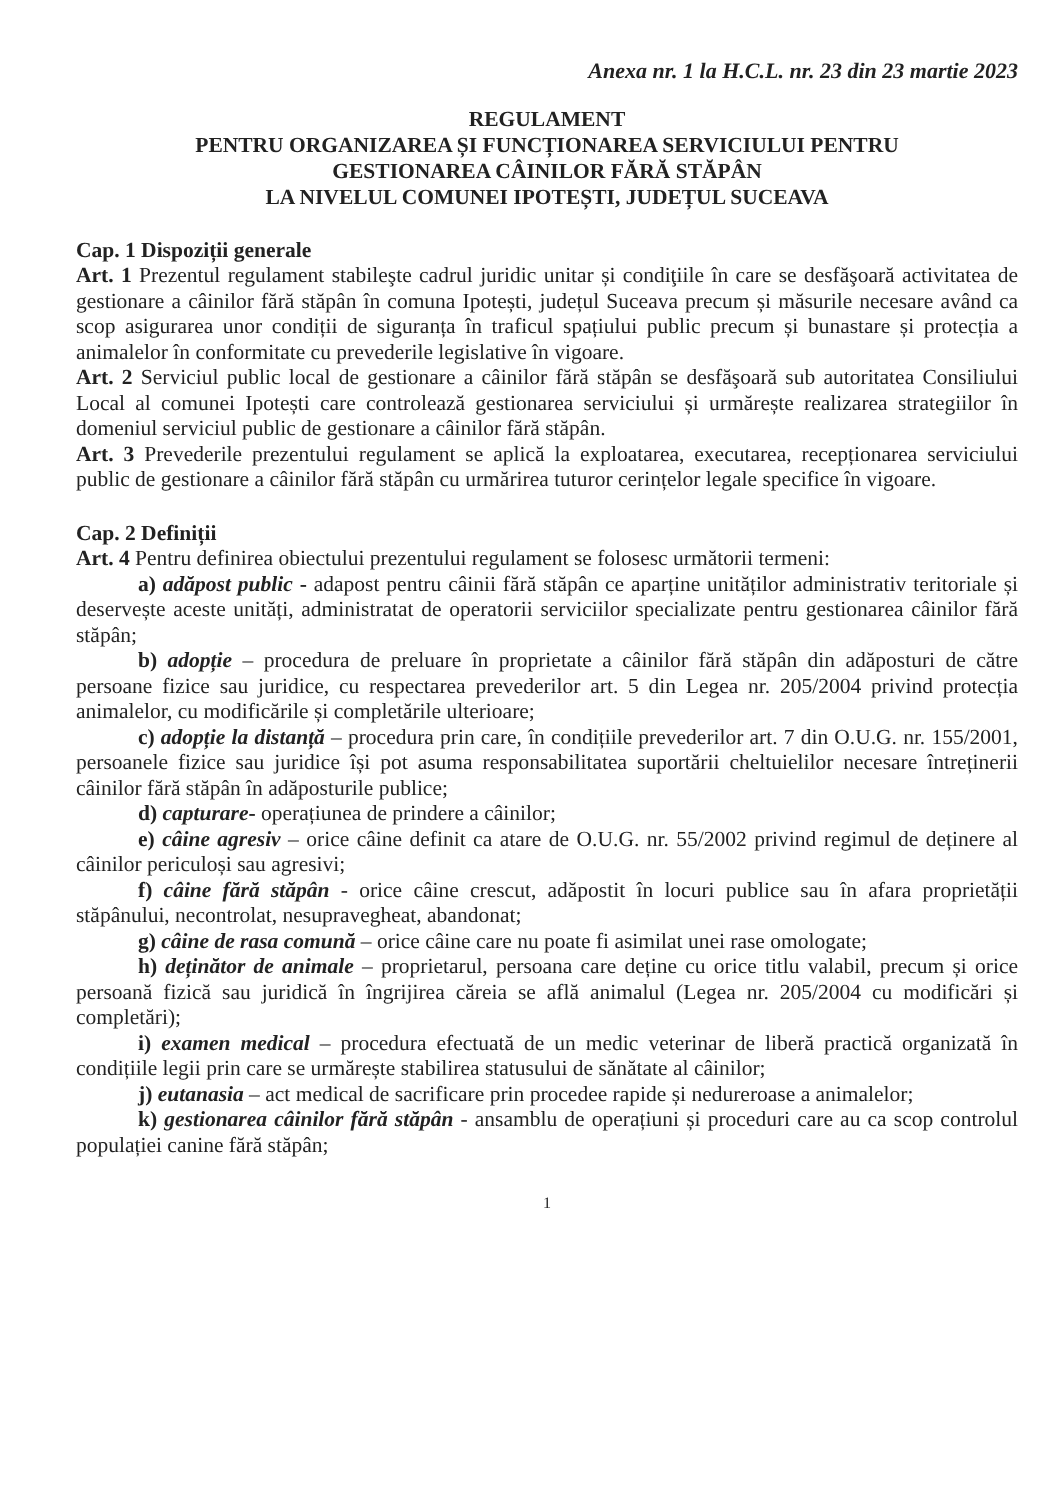Anexa nr. 1 la H.C.L. nr. 23 din 23 martie 2023
REGULAMENT
PENTRU ORGANIZAREA ȘI FUNCȚIONAREA SERVICIULUI PENTRU
GESTIONAREA CÂINILOR FĂRĂ STĂPÂN
LA NIVELUL COMUNEI IPOTEȘTI, JUDEȚUL SUCEAVA
Cap. 1 Dispoziții generale
Art. 1 Prezentul regulament stabileşte cadrul juridic unitar și condiţiile în care se desfăşoară activitatea de gestionare a câinilor fără stăpân în comuna Ipotești, județul Suceava precum și măsurile necesare având ca scop asigurarea unor condiții de siguranța în traficul spațiului public precum și bunastare și protecția a animalelor în conformitate cu prevederile legislative în vigoare.
Art. 2 Serviciul public local de gestionare a câinilor fără stăpân se desfăşoară sub autoritatea Consiliului Local al comunei Ipotești care controlează gestionarea serviciului și urmărește realizarea strategiilor în domeniul serviciul public de gestionare a câinilor fără stăpân.
Art. 3 Prevederile prezentului regulament se aplică la exploatarea, executarea, recepționarea serviciului public de gestionare a câinilor fără stăpân cu urmărirea tuturor cerințelor legale specifice în vigoare.
Cap. 2 Definiții
Art. 4 Pentru definirea obiectului prezentului regulament se folosesc următorii termeni:
a) adăpost public - adapost pentru câinii fără stăpân ce aparține unităților administrativ teritoriale și deservește aceste unități, administratat de operatorii serviciilor specializate pentru gestionarea câinilor fără stăpân;
b) adopție – procedura de preluare în proprietate a câinilor fără stăpân din adăposturi de către persoane fizice sau juridice, cu respectarea prevederilor art. 5 din Legea nr. 205/2004 privind protecția animalelor, cu modificările și completările ulterioare;
c) adopție la distanță – procedura prin care, în condițiile prevederilor art. 7 din O.U.G. nr. 155/2001, persoanele fizice sau juridice își pot asuma responsabilitatea suportării cheltuielilor necesare întreținerii câinilor fără stăpân în adăposturile publice;
d) capturare- operațiunea de prindere a câinilor;
e) câine agresiv – orice câine definit ca atare de O.U.G. nr. 55/2002 privind regimul de deținere al câinilor periculoși sau agresivi;
f) câine fără stăpân - orice câine crescut, adăpostit în locuri publice sau în afara proprietății stăpânului, necontrolat, nesupravegheat, abandonat;
g) câine de rasa comună – orice câine care nu poate fi asimilat unei rase omologate;
h) deținător de animale – proprietarul, persoana care deține cu orice titlu valabil, precum și orice persoană fizică sau juridică în îngrijirea căreia se află animalul (Legea nr. 205/2004 cu modificări și completări);
i) examen medical – procedura efectuată de un medic veterinar de liberă practică organizată în condițiile legii prin care se urmărește stabilirea statusului de sănătate al câinilor;
j) eutanasia – act medical de sacrificare prin procedee rapide și nedureroase a animalelor;
k) gestionarea câinilor fără stăpân - ansamblu de operațiuni și proceduri care au ca scop controlul populației canine fără stăpân;
1